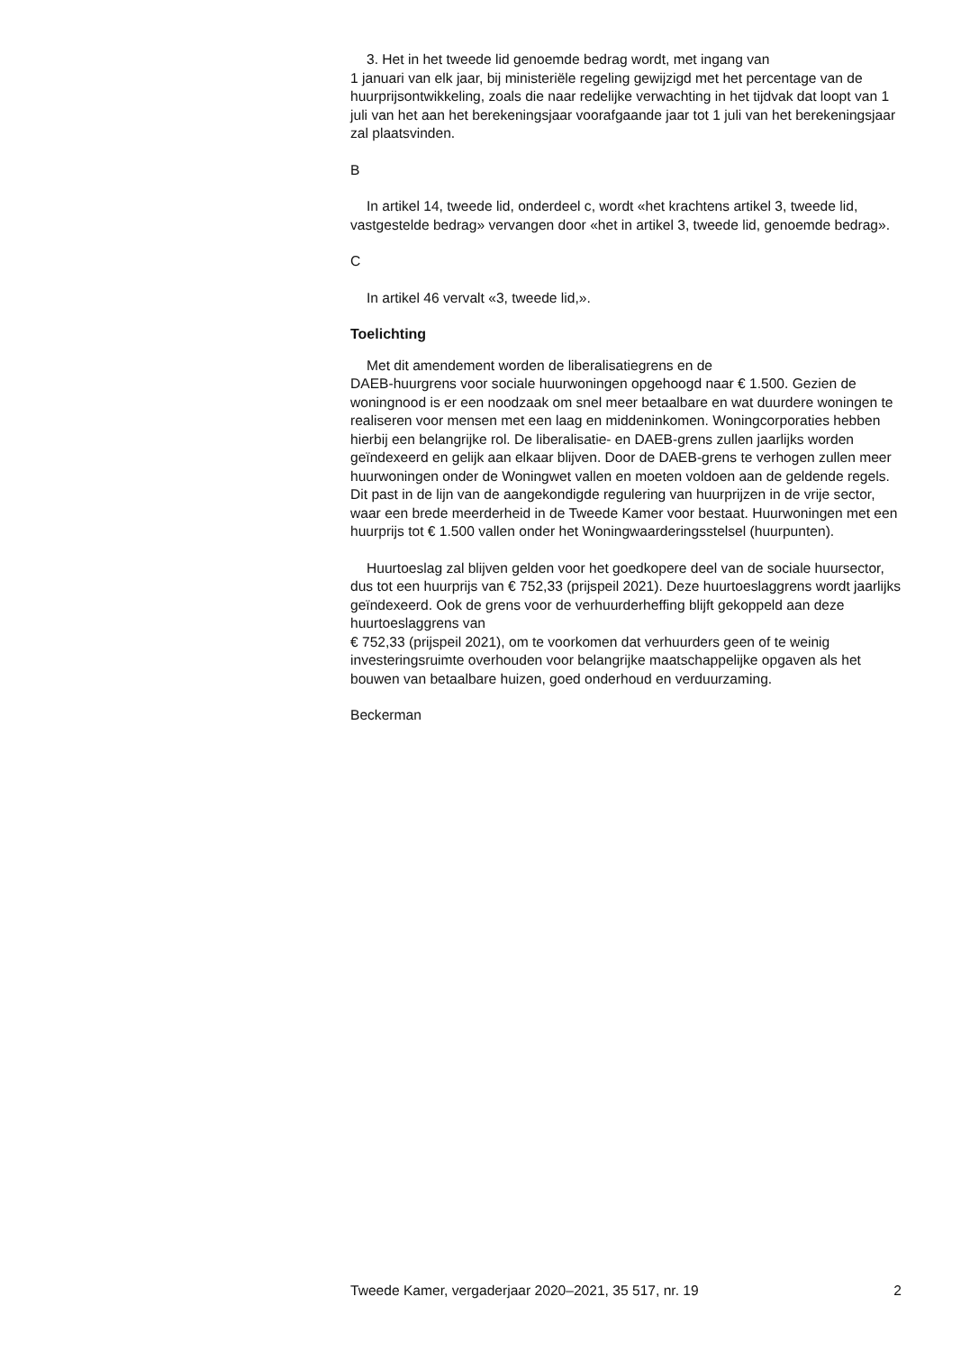3. Het in het tweede lid genoemde bedrag wordt, met ingang van
1 januari van elk jaar, bij ministeriële regeling gewijzigd met het percentage van de huurprijsontwikkeling, zoals die naar redelijke verwachting in het tijdvak dat loopt van 1 juli van het aan het berekeningsjaar voorafgaande jaar tot 1 juli van het berekeningsjaar zal plaatsvinden.
B
In artikel 14, tweede lid, onderdeel c, wordt «het krachtens artikel 3, tweede lid, vastgestelde bedrag» vervangen door «het in artikel 3, tweede lid, genoemde bedrag».
C
In artikel 46 vervalt «3, tweede lid,».
Toelichting
Met dit amendement worden de liberalisatiegrens en de
DAEB-huurgrens voor sociale huurwoningen opgehoogd naar € 1.500. Gezien de woningnood is er een noodzaak om snel meer betaalbare en wat duurdere woningen te realiseren voor mensen met een laag en middeninkomen. Woningcorporaties hebben hierbij een belangrijke rol. De liberalisatie- en DAEB-grens zullen jaarlijks worden geïndexeerd en gelijk aan elkaar blijven. Door de DAEB-grens te verhogen zullen meer huurwoningen onder de Woningwet vallen en moeten voldoen aan de geldende regels. Dit past in de lijn van de aangekondigde regulering van huurprijzen in de vrije sector, waar een brede meerderheid in de Tweede Kamer voor bestaat. Huurwoningen met een huurprijs tot € 1.500 vallen onder het Woningwaarderingsstelsel (huurpunten).
Huurtoeslag zal blijven gelden voor het goedkopere deel van de sociale huursector, dus tot een huurprijs van € 752,33 (prijspeil 2021). Deze huurtoeslaggrens wordt jaarlijks geïndexeerd. Ook de grens voor de verhuurderheffing blijft gekoppeld aan deze huurtoeslaggrens van
€ 752,33 (prijspeil 2021), om te voorkomen dat verhuurders geen of te weinig investeringsruimte overhouden voor belangrijke maatschappelijke opgaven als het bouwen van betaalbare huizen, goed onderhoud en verduurzaming.
Beckerman
Tweede Kamer, vergaderjaar 2020–2021, 35 517, nr. 19 2